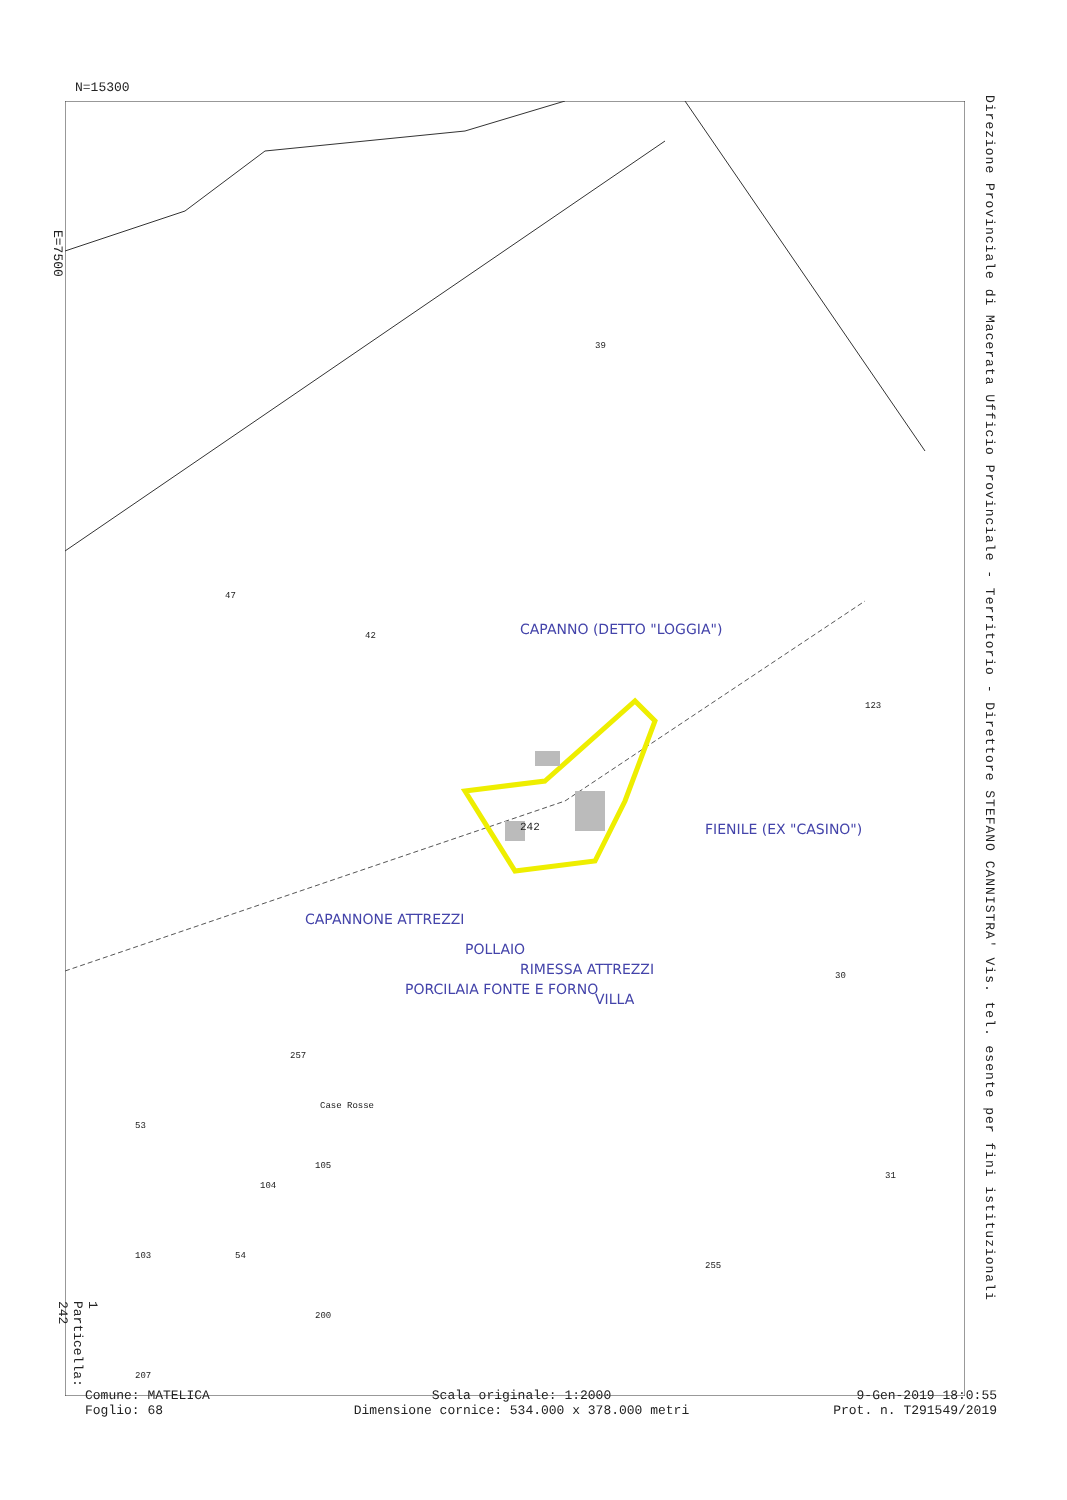N=15300
E=7500
Direzione Provinciale di Macerata Ufficio Provinciale - Territorio - Direttore STEFANO CANNISTRA' Vis. tel. esente per fini istituzionali
CAPANNO (DETTO "LOGGIA")
FIENILE (EX "CASINO")
VILLA
RIMESSA ATTREZZI
POLLAIO
PORCILAIA FONTE E FORNO
CAPANNONE ATTREZZI
242
42
47
123
30
31
255
257
Case Rosse
53
104
105
103 54
200
207
39
1 Particella: 242
Comune: MATELICA
Foglio: 68
Scala originale: 1:2000
Dimensione cornice: 534.000 x 378.000 metri
9-Gen-2019 18:0:55
Prot. n. T291549/2019